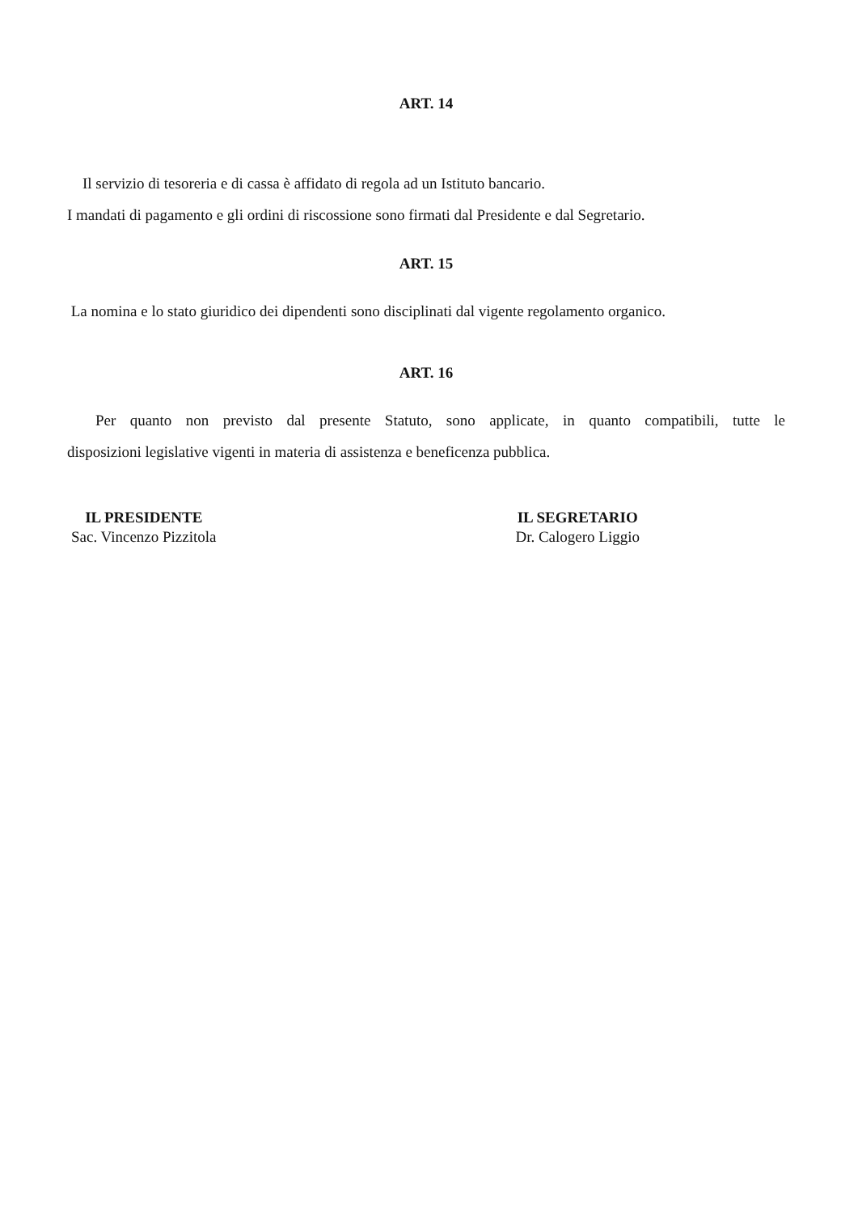ART. 14
Il servizio di tesoreria e di cassa è affidato di regola ad un Istituto bancario.
I mandati di pagamento e gli ordini di riscossione sono firmati dal Presidente e dal Segretario.
ART. 15
La nomina e lo stato giuridico dei dipendenti sono disciplinati dal vigente regolamento organico.
ART. 16
Per quanto non previsto dal presente Statuto, sono applicate, in quanto compatibili, tutte le
disposizioni legislative vigenti in materia di assistenza e beneficenza pubblica.
IL PRESIDENTE
Sac. Vincenzo Pizzitola
IL SEGRETARIO
Dr. Calogero Liggio